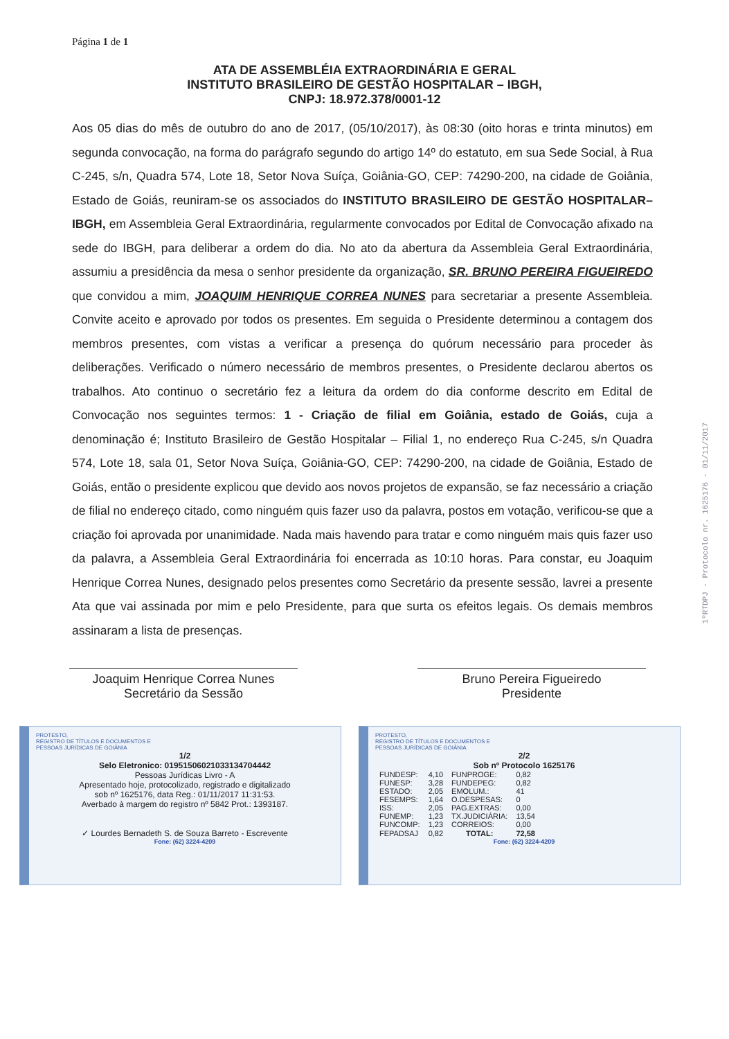Página 1 de 1
ATA DE ASSEMBLÉIA EXTRAORDINÁRIA E GERAL
INSTITUTO BRASILEIRO DE GESTÃO HOSPITALAR – IBGH,
CNPJ: 18.972.378/0001-12
Aos 05 dias do mês de outubro do ano de 2017, (05/10/2017), às 08:30 (oito horas e trinta minutos) em segunda convocação, na forma do parágrafo segundo do artigo 14º do estatuto, em sua Sede Social, à Rua C-245, s/n, Quadra 574, Lote 18, Setor Nova Suíça, Goiânia-GO, CEP: 74290-200, na cidade de Goiânia, Estado de Goiás, reuniram-se os associados do INSTITUTO BRASILEIRO DE GESTÃO HOSPITALAR–IBGH, em Assembleia Geral Extraordinária, regularmente convocados por Edital de Convocação afixado na sede do IBGH, para deliberar a ordem do dia. No ato da abertura da Assembleia Geral Extraordinária, assumiu a presidência da mesa o senhor presidente da organização, SR. BRUNO PEREIRA FIGUEIREDO que convidou a mim, JOAQUIM HENRIQUE CORREA NUNES para secretariar a presente Assembleia. Convite aceito e aprovado por todos os presentes. Em seguida o Presidente determinou a contagem dos membros presentes, com vistas a verificar a presença do quórum necessário para proceder às deliberações. Verificado o número necessário de membros presentes, o Presidente declarou abertos os trabalhos. Ato continuo o secretário fez a leitura da ordem do dia conforme descrito em Edital de Convocação nos seguintes termos: 1 - Criação de filial em Goiânia, estado de Goiás, cuja a denominação é; Instituto Brasileiro de Gestão Hospitalar – Filial 1, no endereço Rua C-245, s/n Quadra 574, Lote 18, sala 01, Setor Nova Suíça, Goiânia-GO, CEP: 74290-200, na cidade de Goiânia, Estado de Goiás, então o presidente explicou que devido aos novos projetos de expansão, se faz necessário a criação de filial no endereço citado, como ninguém quis fazer uso da palavra, postos em votação, verificou-se que a criação foi aprovada por unanimidade. Nada mais havendo para tratar e como ninguém mais quis fazer uso da palavra, a Assembleia Geral Extraordinária foi encerrada as 10:10 horas. Para constar, eu Joaquim Henrique Correa Nunes, designado pelos presentes como Secretário da presente sessão, lavrei a presente Ata que vai assinada por mim e pelo Presidente, para que surta os efeitos legais. Os demais membros assinaram a lista de presenças.
Joaquim Henrique Correa Nunes
Secretário da Sessão
Bruno Pereira Figueiredo
Presidente
1ºRTDPJ - Protocolo nr. 1625176 - 01/11/2017
PROTESTO,
REGISTRO DE TÍTULOS E DOCUMENTOS E
PESSOAS JURÍDICAS DE GOIÂNIA
1/2
Selo Eletronico: 01951506021033134704442
Pessoas Jurídicas Livro - A
Apresentado hoje, protocolizado, registrado e digitalizado
sob nº 1625176, data Reg.: 01/11/2017 11:31:53.
Averbado à margem do registro nº 5842 Prot.: 1393187.
✓ Lourdes Bernadeth S. de Souza Barreto - Escrevente
Fone: (62) 3224-4209
PROTESTO,
REGISTRO DE TÍTULOS E DOCUMENTOS E
PESSOAS JURÍDICAS DE GOIÂNIA
2/2
Sob nº Protocolo 1625176
| FUNDESP: | 4,10 | FUNPROGE: | 0,82 |
| FUNESP: | 3,28 | FUNDEPEG: | 0,82 |
| ESTADO: | 2,05 | EMOLUM.: | 41 |
| FESEMPS: | 1,64 | O.DESPESAS: | 0 |
| ISS: | 2,05 | PAG.EXTRAS: | 0,00 |
| FUNEMP: | 1,23 | TX.JUDICIÁRIA: | 13,54 |
| FUNCOMP: | 1,23 | CORREIOS: | 0,00 |
| FEPADSAJ | 0,82 | TOTAL: | 72,58 |
Fone: (62) 3224-4209